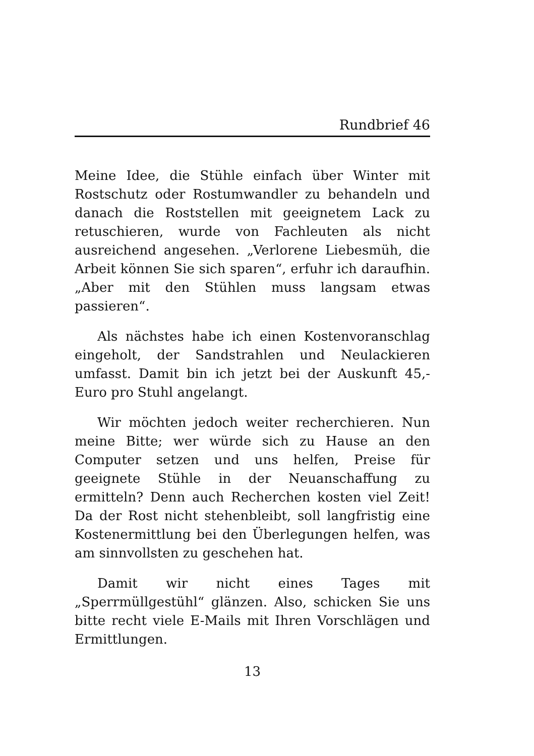Rundbrief 46
Meine Idee, die Stühle einfach über Winter mit Rostschutz oder Rostumwandler zu behandeln und danach die Roststellen mit geeignetem Lack zu retuschieren, wurde von Fachleuten als nicht ausreichend angesehen. „Verlorene Liebesmüh, die Arbeit können Sie sich sparen“, erfuhr ich daraufhin. „Aber mit den Stühlen muss langsam etwas passieren“.
Als nächstes habe ich einen Kostenvoranschlag eingeholt, der Sandstrahlen und Neulackieren umfasst. Damit bin ich jetzt bei der Auskunft 45,- Euro pro Stuhl angelangt.
Wir möchten jedoch weiter recherchieren. Nun meine Bitte; wer würde sich zu Hause an den Computer setzen und uns helfen, Preise für geeignete Stühle in der Neuanschaffung zu ermitteln? Denn auch Recherchen kosten viel Zeit! Da der Rost nicht stehenbleibt, soll langfristig eine Kostenermittlung bei den Überlegungen helfen, was am sinnvollsten zu geschehen hat.
Damit wir nicht eines Tages mit „Sperrmüllgestühl“ glänzen. Also, schicken Sie uns bitte recht viele E-Mails mit Ihren Vorschlägen und Ermittlungen.
13